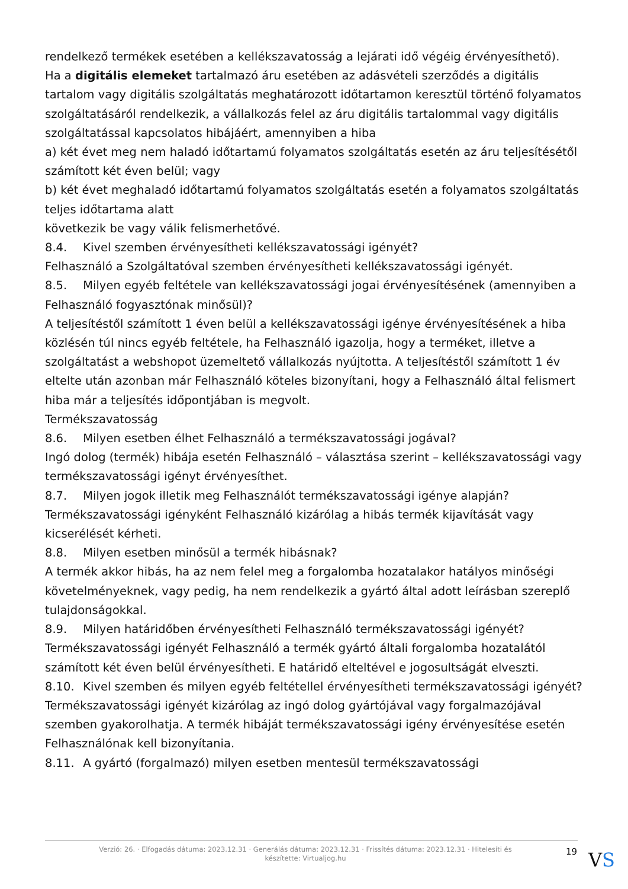rendelkező termékek esetében a kellékszavatosság a lejárati idő végéig érvényesíthető).
Ha a digitális elemeket tartalmazó áru esetében az adásvételi szerződés a digitális tartalom vagy digitális szolgáltatás meghatározott időtartamon keresztül történő folyamatos szolgáltatásáról rendelkezik, a vállalkozás felel az áru digitális tartalommal vagy digitális szolgáltatással kapcsolatos hibájáért, amennyiben a hiba
a) két évet meg nem haladó időtartamú folyamatos szolgáltatás esetén az áru teljesítésétől számított két éven belül; vagy
b) két évet meghaladó időtartamú folyamatos szolgáltatás esetén a folyamatos szolgáltatás teljes időtartama alatt
következik be vagy válik felismerhetővé.
8.4. Kivel szemben érvényesítheti kellékszavatossági igényét?
Felhasználó a Szolgáltatóval szemben érvényesítheti kellékszavatossági igényét.
8.5. Milyen egyéb feltétele van kellékszavatossági jogai érvényesítésének (amennyiben a Felhasználó fogyasztónak minősül)?
A teljesítéstől számított 1 éven belül a kellékszavatossági igénye érvényesítésének a hiba közlésén túl nincs egyéb feltétele, ha Felhasználó igazolja, hogy a terméket, illetve a szolgáltatást a webshopot üzemeltető vállalkozás nyújtotta. A teljesítéstől számított 1 év eltelte után azonban már Felhasználó köteles bizonyítani, hogy a Felhasználó által felismert hiba már a teljesítés időpontjában is megvolt.
Termékszavatosság
8.6. Milyen esetben élhet Felhasználó a termékszavatossági jogával?
Ingó dolog (termék) hibája esetén Felhasználó – választása szerint – kellékszavatossági vagy termékszavatossági igényt érvényesíthet.
8.7. Milyen jogok illetik meg Felhasználót termékszavatossági igénye alapján?
Termékszavatossági igényként Felhasználó kizárólag a hibás termék kijavítását vagy kicserélését kérheti.
8.8. Milyen esetben minősül a termék hibásnak?
A termék akkor hibás, ha az nem felel meg a forgalomba hozatalakor hatályos minőségi követelményeknek, vagy pedig, ha nem rendelkezik a gyártó által adott leírásban szereplő tulajdonságokkal.
8.9. Milyen határidőben érvényesítheti Felhasználó termékszavatossági igényét?
Termékszavatossági igényét Felhasználó a termék gyártó általi forgalomba hozatalától számított két éven belül érvényesítheti. E határidő elteltével e jogosultságát elveszti.
8.10. Kivel szemben és milyen egyéb feltétellel érvényesítheti termékszavatossági igényét?
Termékszavatossági igényét kizárólag az ingó dolog gyártójával vagy forgalmazójával szemben gyakorolhatja. A termék hibáját termékszavatossági igény érvényesítése esetén Felhasználónak kell bizonyítania.
8.11. A gyártó (forgalmazó) milyen esetben mentesül termékszavatossági
Verzió: 26. · Elfogadás dátuma: 2023.12.31 · Generálás dátuma: 2023.12.31 · Frissítés dátuma: 2023.12.31 · Hitelesíti és készítette: Virtualjog.hu
19 VS